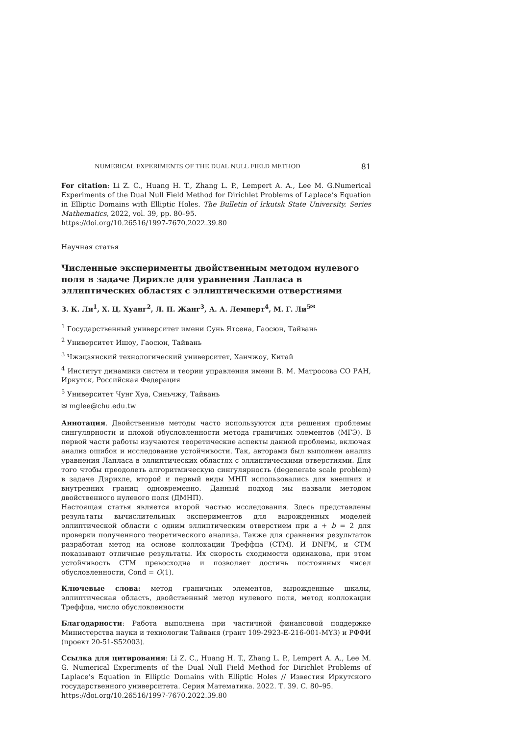NUMERICAL EXPERIMENTS OF THE DUAL NULL FIELD METHOD 81
For citation: Li Z. C., Huang H. T., Zhang L. P., Lempert A. A., Lee M. G.Numerical Experiments of the Dual Null Field Method for Dirichlet Problems of Laplace’s Equation in Elliptic Domains with Elliptic Holes. The Bulletin of Irkutsk State University. Series Mathematics, 2022, vol. 39, pp. 80–95.
https://doi.org/10.26516/1997-7670.2022.39.80
Научная статья
Численные эксперименты двойственным методом нулевого поля в задаче Дирихле для уравнения Лапласа в эллиптических областях с эллиптическими отверстиями
З. К. Ли<sup>1</sup>, Х. Ц. Хуанг<sup>2</sup>, Л. П. Жанг<sup>3</sup>, А. А. Лемперт<sup>4</sup>, М. Г. Ли<sup>5✉</sup>
<sup>1</sup> Государственный университет имени Сунь Ятсена, Гаосюн, Тайвань
<sup>2</sup> Университет Ишоу, Гаосюн, Тайвань
<sup>3</sup> Чжэцзянский технологический университет, Ханчжоу, Китай
<sup>4</sup> Институт динамики систем и теории управления имени В. М. Матросова СО РАН, Иркутск, Российская Федерация
<sup>5</sup> Университет Чунг Хуа, Синьчжу, Тайвань
✉ mglee@chu.edu.tw
Аннотация. Двойственные методы часто используются для решения проблемы сингулярности и плохой обусловленности метода граничных элементов (МГЭ). В первой части работы изучаются теоретические аспекты данной проблемы, включая анализ ошибок и исследование устойчивости. Так, авторами был выполнен анализ уравнения Лапласа в эллиптических областях с эллиптическими отверстиями. Для того чтобы преодолеть алгоритмическую сингулярность (degenerate scale problem) в задаче Дирихле, второй и первый виды МНП использовались для внешних и внутренних границ одновременно. Данный подход мы назвали методом двойственного нулевого поля (ДМНП).
Настоящая статья является второй частью исследования. Здесь представлены результаты вычислительных экспериментов для вырожденных моделей эллиптической области с одним эллиптическим отверстием при a + b = 2 для проверки полученного теоретического анализа. Также для сравнения результатов разработан метод на основе коллокации Треффца (CTM). И DNFM, и CTM показывают отличные результаты. Их скорость сходимости одинакова, при этом устойчивость CTM превосходна и позволяет достичь постоянных чисел обусловленности, Cond = O(1).
Ключевые слова: метод граничных элементов, вырожденные шкалы, эллиптическая область, двойственный метод нулевого поля, метод коллокации Треффца, число обусловленности
Благодарности: Работа выполнена при частичной финансовой поддержке Министерства науки и технологии Тайваня (грант 109-2923-E-216-001-MY3) и РФФИ (проект 20-51-S52003).
Ссылка для цитирования: Li Z. C., Huang H. T., Zhang L. P., Lempert A. A., Lee M. G. Numerical Experiments of the Dual Null Field Method for Dirichlet Problems of Laplace’s Equation in Elliptic Domains with Elliptic Holes // Известия Иркутского государственного университета. Серия Математика. 2022. Т. 39. С. 80–95.
https://doi.org/10.26516/1997-7670.2022.39.80